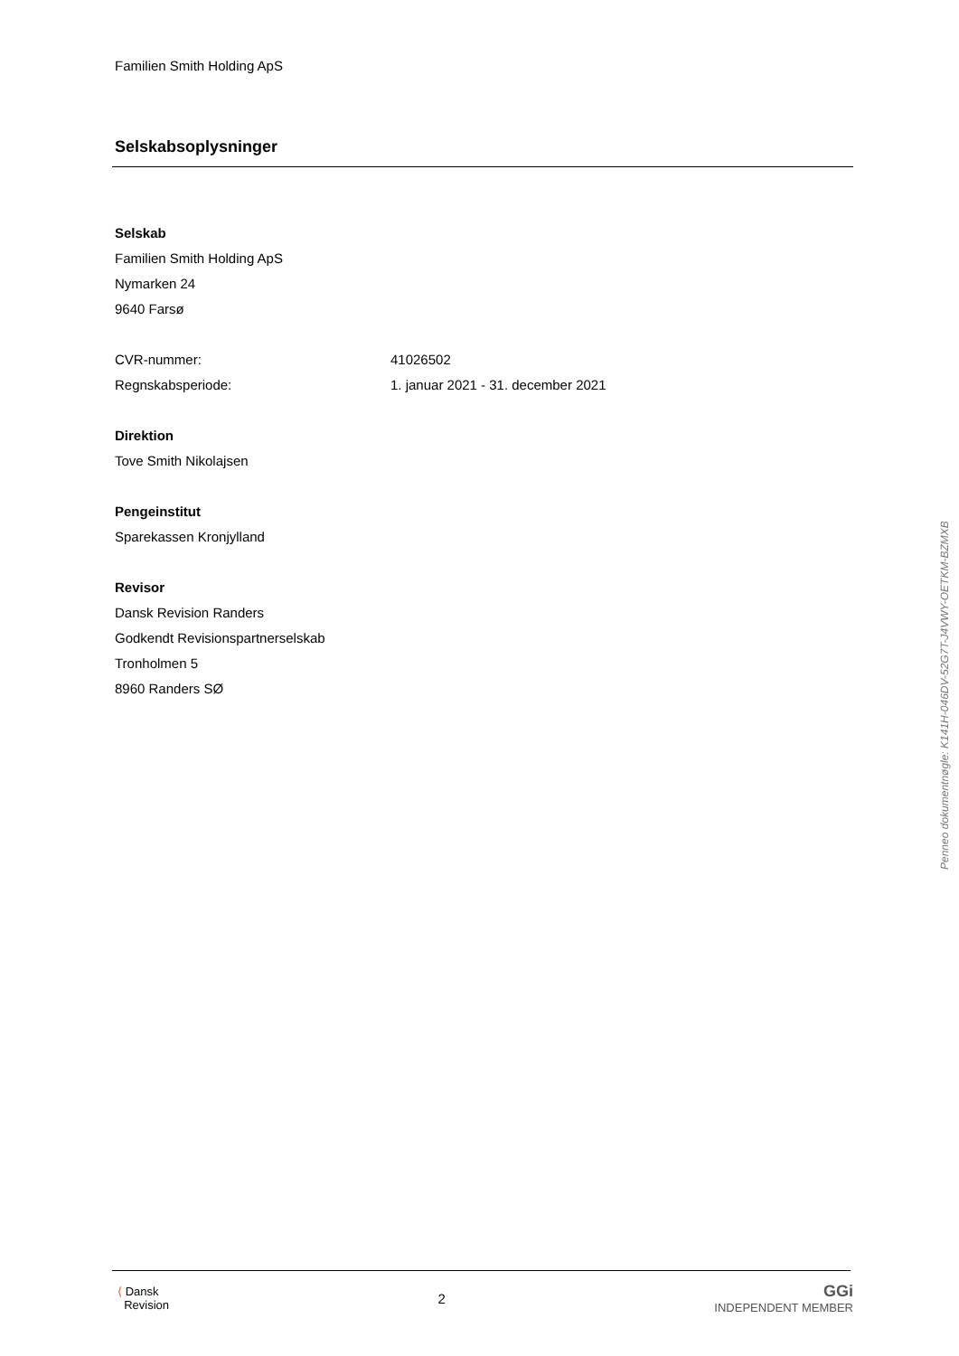Familien Smith Holding ApS
Selskabsoplysninger
Selskab
Familien Smith Holding ApS
Nymarken 24
9640 Farsø
CVR-nummer: 41026502
Regnskabsperiode: 1. januar 2021 - 31. december 2021
Direktion
Tove Smith Nikolajsen
Pengeinstitut
Sparekassen Kronjylland
Revisor
Dansk Revision Randers
Godkendt Revisionspartnerselskab
Tronholmen 5
8960 Randers SØ
Penneo dokumentnøgle: K141H-046DV-52G7T-J4VWY-OETKM-BZMXB
⟨ Dansk
Revision
2
GGi
INDEPENDENT MEMBER